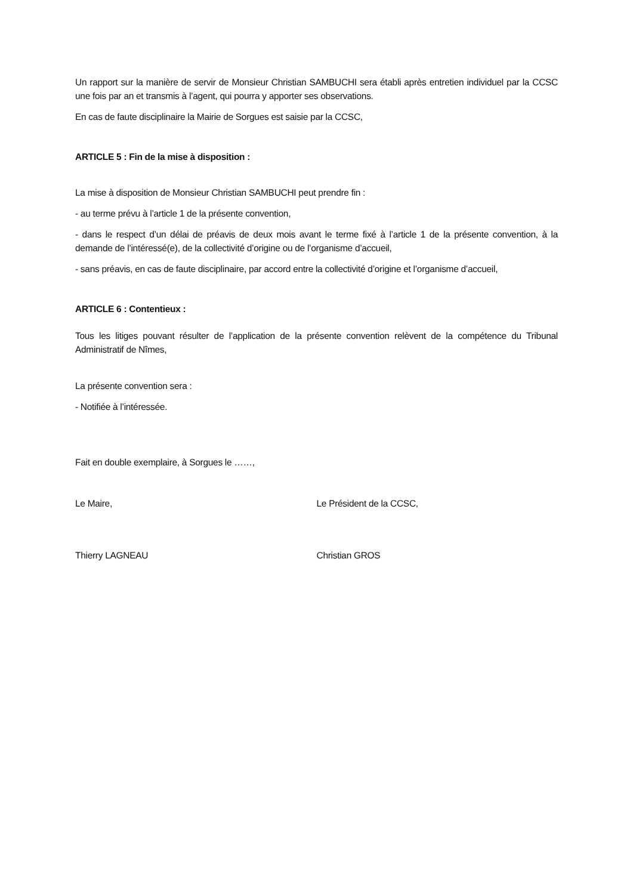Un rapport sur la manière de servir de Monsieur Christian SAMBUCHI sera établi après entretien individuel par la CCSC une fois par an et transmis à l’agent, qui pourra y apporter ses observations.
En cas de faute disciplinaire la Mairie de Sorgues est saisie par la CCSC,
ARTICLE 5 : Fin de la mise à disposition :
La mise à disposition de Monsieur Christian SAMBUCHI peut prendre fin :
- au terme prévu à l’article 1 de la présente convention,
- dans le respect d’un délai de préavis de deux mois avant le terme fixé à l’article 1 de la présente convention, à la demande de l’intéressé(e), de la collectivité d’origine ou de l’organisme d’accueil,
- sans préavis, en cas de faute disciplinaire, par accord entre la collectivité d’origine et l’organisme d’accueil,
ARTICLE 6 : Contentieux :
Tous les litiges pouvant résulter de l’application de la présente convention relèvent de la compétence du Tribunal Administratif de Nîmes,
La présente convention sera :
- Notifiée à l’intéressée.
Fait en double exemplaire, à Sorgues le ……,
Le Maire, Le Président de la CCSC,
Thierry LAGNEAU Christian GROS